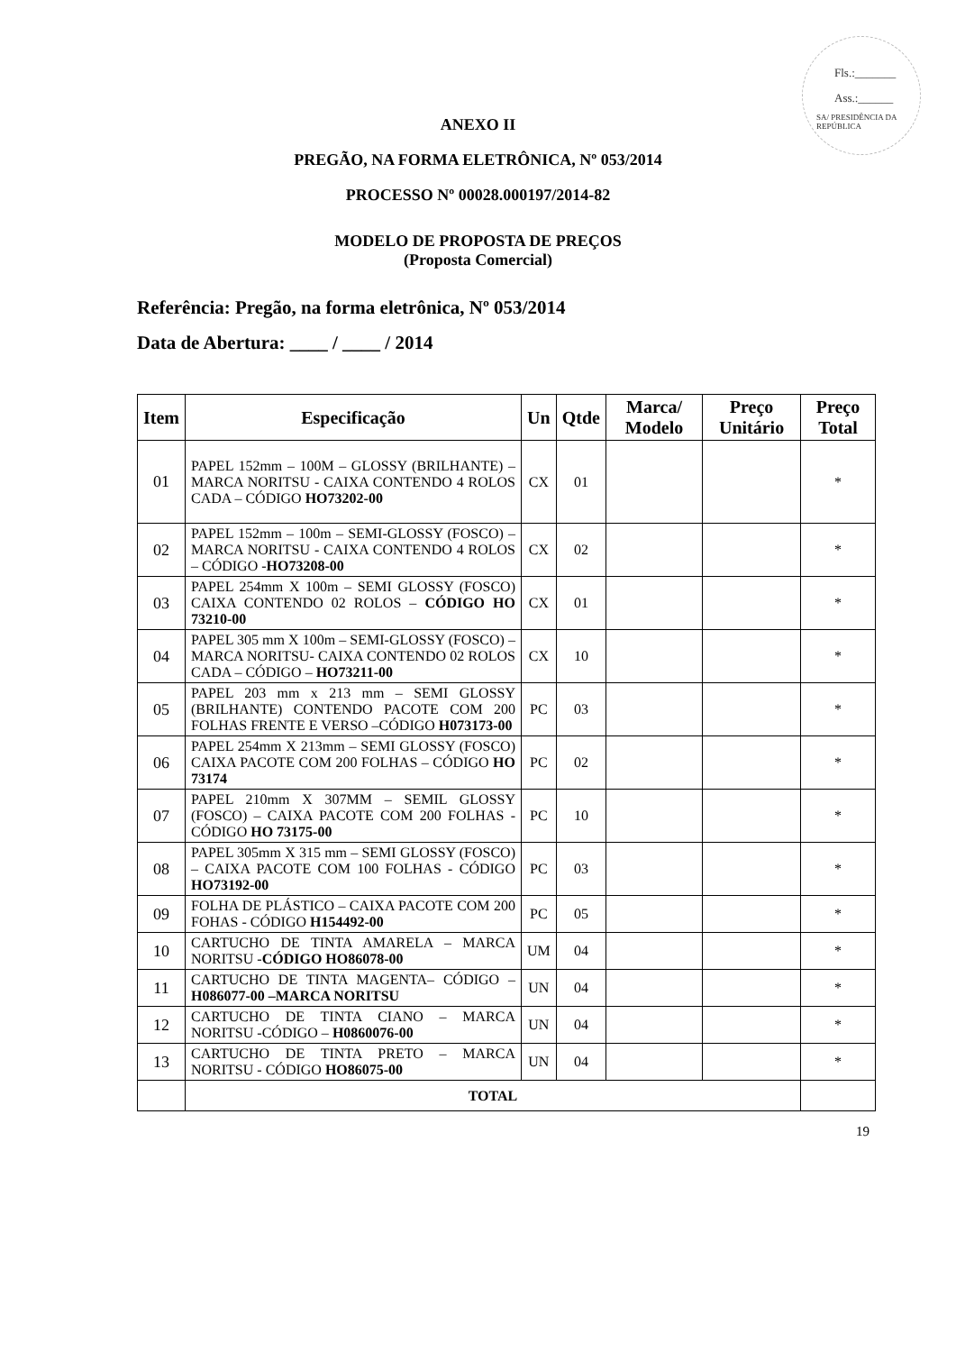Fls.:_______
Ass.:______
SA/ PRESIDÊNCIA DA REPÚBLICA
ANEXO II
PREGÃO, NA FORMA ELETRÔNICA, Nº 053/2014
PROCESSO Nº 00028.000197/2014-82
MODELO DE PROPOSTA DE PREÇOS
(Proposta Comercial)
Referência: Pregão, na forma eletrônica, Nº 053/2014
Data de Abertura: ____ / ____ / 2014
| Item | Especificação | Un | Qtde | Marca/ Modelo | Preço Unitário | Preço Total |
| --- | --- | --- | --- | --- | --- | --- |
| 01 | PAPEL 152mm – 100M – GLOSSY (BRILHANTE) – MARCA NORITSU - CAIXA CONTENDO 4 ROLOS CADA – CÓDIGO HO73202-00 | CX | 01 | | | * |
| 02 | PAPEL 152mm – 100m – SEMI-GLOSSY (FOSCO) – MARCA NORITSU - CAIXA CONTENDO 4 ROLOS – CÓDIGO - HO73208-00 | CX | 02 | | | * |
| 03 | PAPEL 254mm X 100m – SEMI GLOSSY (FOSCO) CAIXA CONTENDO 02 ROLOS – CÓDIGO HO 73210-00 | CX | 01 | | | * |
| 04 | PAPEL 305 mm X 100m – SEMI-GLOSSY (FOSCO) – MARCA NORITSU- CAIXA CONTENDO 02 ROLOS CADA – CÓDIGO – HO73211-00 | CX | 10 | | | * |
| 05 | PAPEL 203 mm x 213 mm – SEMI GLOSSY (BRILHANTE) CONTENDO PACOTE COM 200 FOLHAS FRENTE E VERSO –CÓDIGO H073173-00 | PC | 03 | | | * |
| 06 | PAPEL 254mm X 213mm – SEMI GLOSSY (FOSCO) CAIXA PACOTE COM 200 FOLHAS – CÓDIGO HO 73174 | PC | 02 | | | * |
| 07 | PAPEL 210mm X 307MM – SEMIL GLOSSY (FOSCO) – CAIXA PACOTE COM 200 FOLHAS - CÓDIGO HO 73175-00 | PC | 10 | | | * |
| 08 | PAPEL 305mm X 315 mm – SEMI GLOSSY (FOSCO) – CAIXA PACOTE COM 100 FOLHAS - CÓDIGO HO73192-00 | PC | 03 | | | * |
| 09 | FOLHA DE PLÁSTICO – CAIXA PACOTE COM 200 FOHAS - CÓDIGO H154492-00 | PC | 05 | | | * |
| 10 | CARTUCHO DE TINTA AMARELA – MARCA NORITSU - CÓDIGO HO86078-00 | UM | 04 | | | * |
| 11 | CARTUCHO DE TINTA MAGENTA– CÓDIGO – H086077-00 –MARCA NORITSU | UN | 04 | | | * |
| 12 | CARTUCHO DE TINTA CIANO – MARCA NORITSU -CÓDIGO – H0860076-00 | UN | 04 | | | * |
| 13 | CARTUCHO DE TINTA PRETO – MARCA NORITSU - CÓDIGO HO86075-00 | UN | 04 | | | * |
| | TOTAL | | | | | |
19